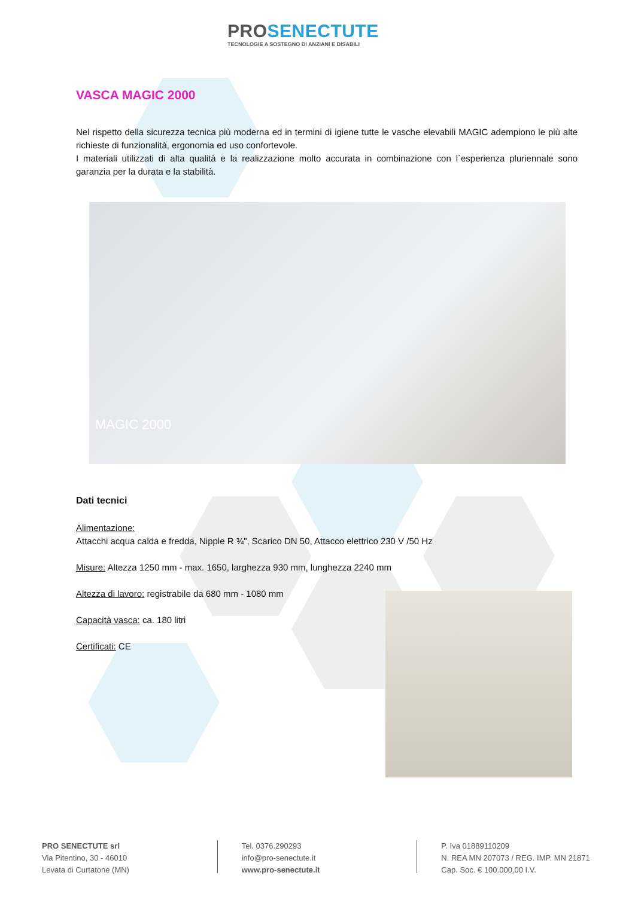PROSENECTUTE
TECNOLOGIE A SOSTEGNO DI ANZIANI E DISABILI
VASCA MAGIC 2000
Nel rispetto della sicurezza tecnica più moderna ed in termini di igiene tutte le vasche elevabili MAGIC adempiono le più alte richieste di funzionalità, ergonomia ed uso confortevole.
I materiali utilizzati di alta qualità e la realizzazione molto accurata in combinazione con l`esperienza pluriennale sono garanzia per la durata e la stabilità.
MAGIC 2000
Dati tecnici
Alimentazione:
Attacchi acqua calda e fredda, Nipple R ¾", Scarico DN 50, Attacco elettrico 230 V /50 Hz
Misure: Altezza 1250 mm - max. 1650, larghezza 930 mm, lunghezza 2240 mm
Altezza di lavoro: registrabile da 680 mm - 1080 mm
Capacità vasca: ca. 180 litri
Certificati: CE
PRO SENECTUTE srl
Via Pitentino, 30 - 46010
Levata di Curtatone (MN)
Tel. 0376.290293
info@pro-senectute.it
www.pro-senectute.it
P. Iva 01889110209
N. REA MN 207073 / REG. IMP. MN 21871
Cap. Soc. € 100.000,00 I.V.